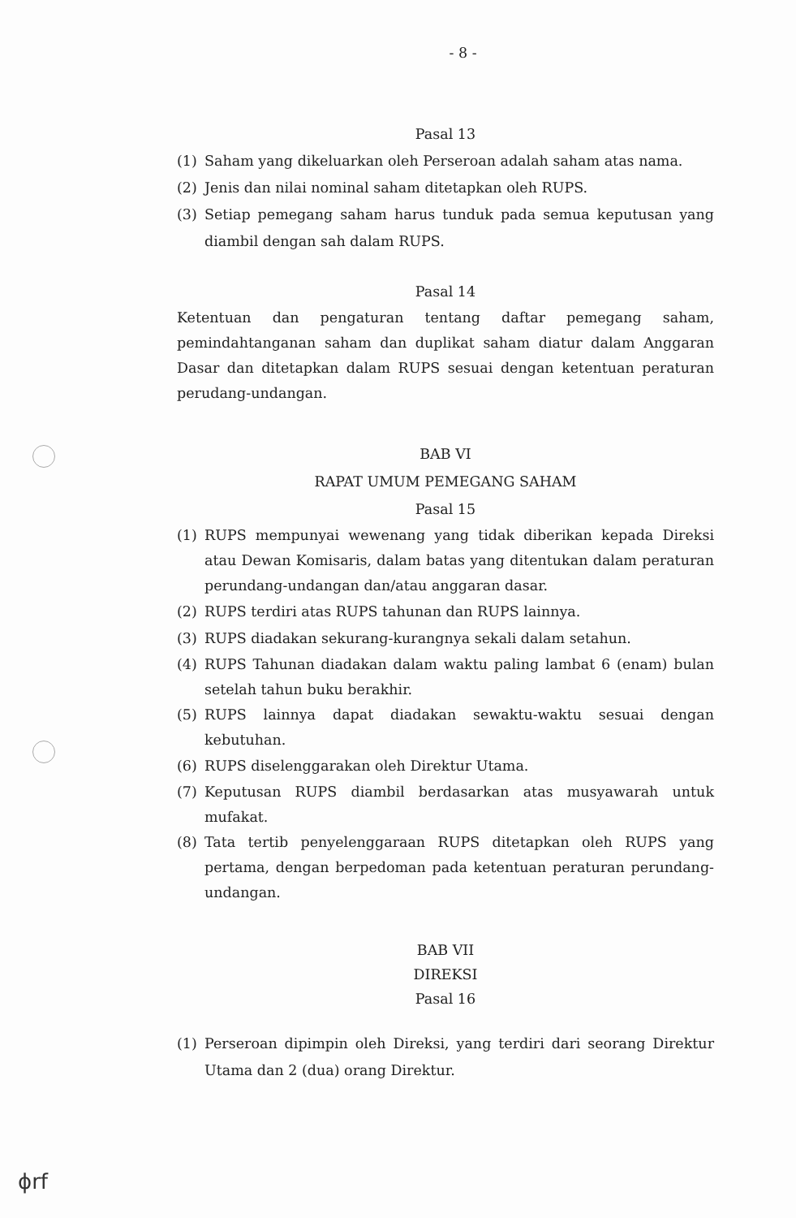- 8 -
Pasal 13
(1) Saham yang dikeluarkan oleh Perseroan adalah saham atas nama.
(2) Jenis dan nilai nominal saham ditetapkan oleh RUPS.
(3) Setiap pemegang saham harus tunduk pada semua keputusan yang diambil dengan sah dalam RUPS.
Pasal 14
Ketentuan dan pengaturan tentang daftar pemegang saham, pemindahtanganan saham dan duplikat saham diatur dalam Anggaran Dasar dan ditetapkan dalam RUPS sesuai dengan ketentuan peraturan perudang-undangan.
BAB VI
RAPAT UMUM PEMEGANG SAHAM
Pasal 15
(1) RUPS mempunyai wewenang yang tidak diberikan kepada Direksi atau Dewan Komisaris, dalam batas yang ditentukan dalam peraturan perundang-undangan dan/atau anggaran dasar.
(2) RUPS terdiri atas RUPS tahunan dan RUPS lainnya.
(3) RUPS diadakan sekurang-kurangnya sekali dalam setahun.
(4) RUPS Tahunan diadakan dalam waktu paling lambat 6 (enam) bulan setelah tahun buku berakhir.
(5) RUPS lainnya dapat diadakan sewaktu-waktu sesuai dengan kebutuhan.
(6) RUPS diselenggarakan oleh Direktur Utama.
(7) Keputusan RUPS diambil berdasarkan atas musyawarah untuk mufakat.
(8) Tata tertib penyelenggaraan RUPS ditetapkan oleh RUPS yang pertama, dengan berpedoman pada ketentuan peraturan perundang-undangan.
BAB VII
DIREKSI
Pasal 16
(1) Perseroan dipimpin oleh Direksi, yang terdiri dari seorang Direktur Utama dan 2 (dua) orang Direktur.
ϕrf